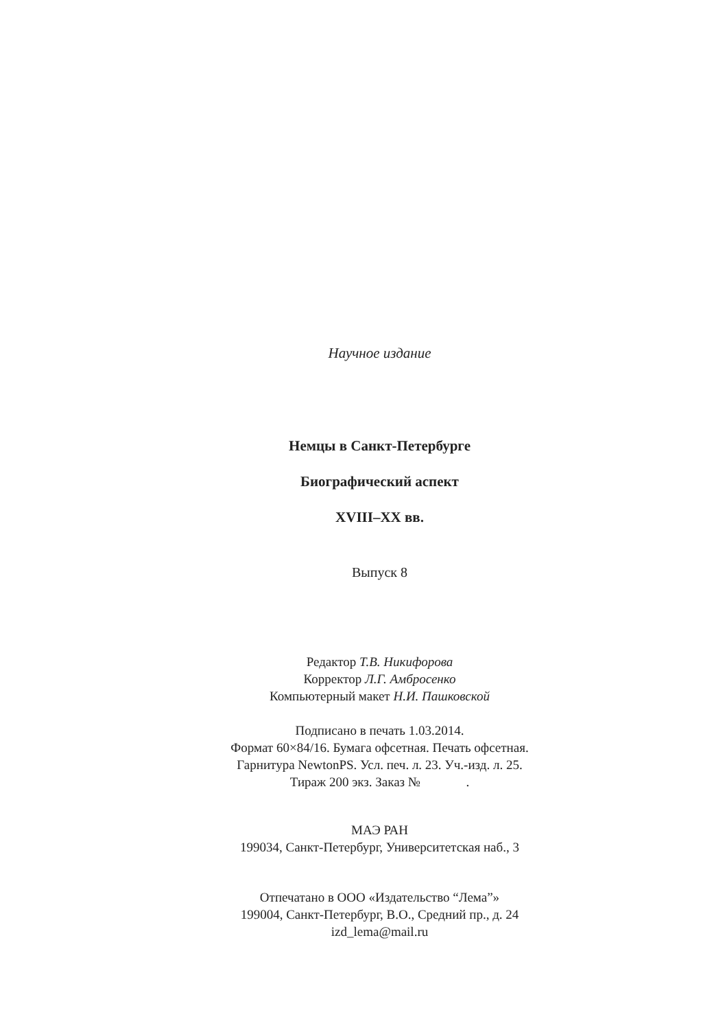Научное издание
Немцы в Санкт-Петербурге
Биографический аспект
XVIII–XX вв.
Выпуск 8
Редактор Т.В. Никифорова
Корректор Л.Г. Амбросенко
Компьютерный макет Н.И. Пашковской
Подписано в печать 1.03.2014.
Формат 60×84/16. Бумага офсетная. Печать офсетная.
Гарнитура NewtonPS. Усл. печ. л. 23. Уч.-изд. л. 25.
Тираж 200 экз. Заказ № .
МАЭ РАН
199034, Санкт-Петербург, Университетская наб., 3
Отпечатано в ООО «Издательство “Лема”»
199004, Санкт-Петербург, В.О., Средний пр., д. 24
izd_lema@mail.ru